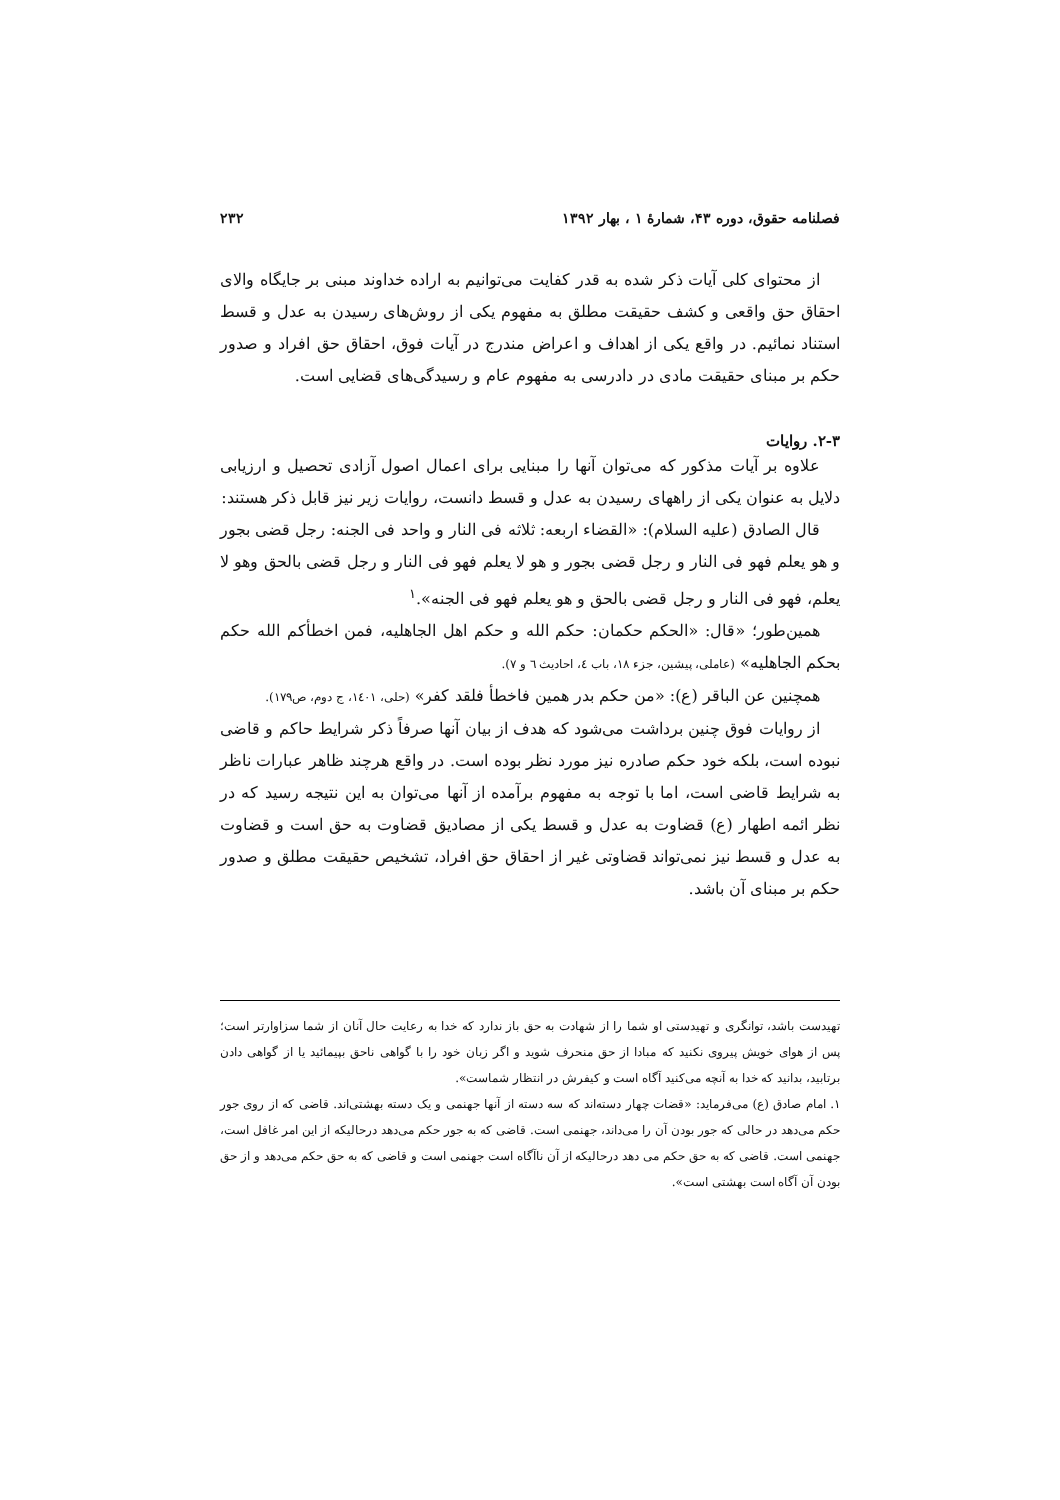فصلنامه حقوق، دوره ۴۳، شمارهٔ ۱ ، بهار ۱۳۹۲ ۲۳۲
از محتوای کلی آیات ذکر شده به قدر کفایت می‌توانیم به اراده خداوند مبنی بر جایگاه والای احقاق حق واقعی و کشف حقیقت مطلق به مفهوم یکی از روش‌های رسیدن به عدل و قسط استناد نمائیم. در واقع یکی از اهداف و اعراض مندرج در آیات فوق، احقاق حق افراد و صدور حکم بر مبنای حقیقت مادی در دادرسی به مفهوم عام و رسیدگی‌های قضایی است.
۲-۳. روایات
علاوه بر آیات مذکور که می‌توان آنها را مبنایی برای اعمال اصول آزادی تحصیل و ارزیابی دلایل به عنوان یکی از راههای رسیدن به عدل و قسط دانست، روایات زیر نیز قابل ذکر هستند:
قال الصادق (علیه السلام): «القضاء اربعه: ثلاثه فی النار و واحد فی الجنه: رجل قضی بجور و هو یعلم فهو فی النار و رجل قضی بجور و هو لا یعلم فهو فی النار و رجل قضی بالحق وهو لا یعلم، فهو فی النار و رجل قضی بالحق و هو یعلم فهو فی الجنه».<sup>۱</sup>
همین‌طور؛ «قال: «الحکم حکمان: حکم الله و حکم اهل الجاهلیه، فمن اخطأکم الله حکم بحکم الجاهلیه» (عاملی، پیشین، جزء ۱۸، باب ٤، احادیث ٦ و ۷).
همچنین عن الباقر (ع): «من حکم بدر همین فاخطأ فلقد کفر» (حلی، ۱٤۰۱، ج دوم، ص۱۷۹).
از روایات فوق چنین برداشت می‌شود که هدف از بیان آنها صرفاً ذکر شرایط حاکم و قاضی نبوده است، بلکه خود حکم صادره نیز مورد نظر بوده است. در واقع هرچند ظاهر عبارات ناظر به شرایط قاضی است، اما با توجه به مفهوم برآمده از آنها می‌توان به این نتیجه رسید که در نظر ائمه اطهار (ع) قضاوت به عدل و قسط یکی از مصادیق قضاوت به حق است و قضاوت به عدل و قسط نیز نمی‌تواند قضاوتی غیر از احقاق حق افراد، تشخیص حقیقت مطلق و صدور حکم بر مبنای آن باشد.
تهیدست باشد، توانگری و تهیدستی او شما را از شهادت به حق باز ندارد که خدا به رعایت حال آنان از شما سزاوارتر است؛ پس از هوای خویش پیروی نکنید که مبادا از حق منحرف شوید و اگر زبان خود را با گواهی ناحق بپیمائید یا از گواهی دادن برتابید، بدانید که خدا به آنچه می‌کنید آگاه است و کیفرش در انتظار شماست».
۱. امام صادق (ع) می‌فرماید: «قضات چهار دسته‌اند که سه دسته از آنها جهنمی و یک دسته بهشتی‌اند. قاضی که از روی جور حکم می‌دهد در حالی که جور بودن آن را می‌داند، جهنمی است. قاضی که به جور حکم می‌دهد درحالیکه از این امر غافل است، جهنمی است. قاضی که به حق حکم می دهد درحالیکه از آن ناآگاه است جهنمی است و قاضی که به حق حکم می‌دهد و از حق بودن آن آگاه است بهشتی است».